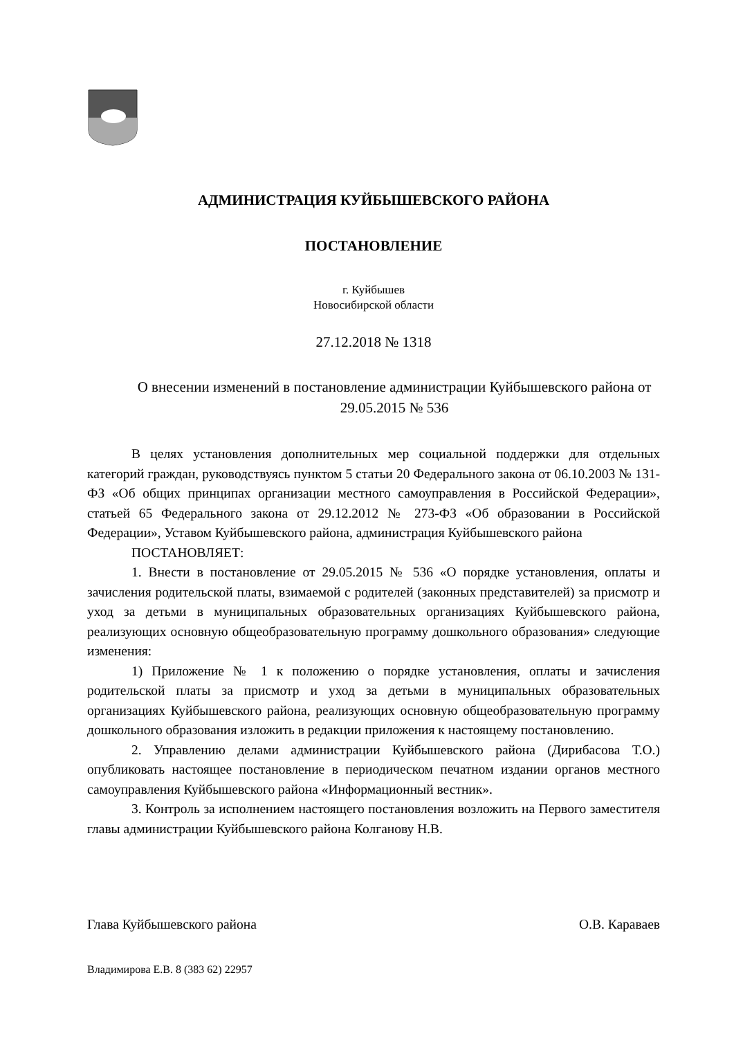АДМИНИСТРАЦИЯ КУЙБЫШЕВСКОГО РАЙОНА
ПОСТАНОВЛЕНИЕ
г. Куйбышев
Новосибирской области
27.12.2018 № 1318
О внесении изменений в постановление администрации Куйбышевского района от 29.05.2015 № 536
В целях установления дополнительных мер социальной поддержки для отдельных категорий граждан, руководствуясь пунктом 5 статьи 20 Федерального закона от 06.10.2003 № 131-ФЗ «Об общих принципах организации местного самоуправления в Российской Федерации», статьей 65 Федерального закона от 29.12.2012 № 273-ФЗ «Об образовании в Российской Федерации», Уставом Куйбышевского района, администрация Куйбышевского района
ПОСТАНОВЛЯЕТ:
1. Внести в постановление от 29.05.2015 № 536 «О порядке установления, оплаты и зачисления родительской платы, взимаемой с родителей (законных представителей) за присмотр и уход за детьми в муниципальных образовательных организациях Куйбышевского района, реализующих основную общеобразовательную программу дошкольного образования» следующие изменения:
1) Приложение № 1 к положению о порядке установления, оплаты и зачисления родительской платы за присмотр и уход за детьми в муниципальных образовательных организациях Куйбышевского района, реализующих основную общеобразовательную программу дошкольного образования изложить в редакции приложения к настоящему постановлению.
2. Управлению делами администрации Куйбышевского района (Дирибасова Т.О.) опубликовать настоящее постановление в периодическом печатном издании органов местного самоуправления Куйбышевского района «Информационный вестник».
3. Контроль за исполнением настоящего постановления возложить на Первого заместителя главы администрации Куйбышевского района Колганову Н.В.
Глава Куйбышевского района О.В. Караваев
Владимирова Е.В. 8 (383 62) 22957